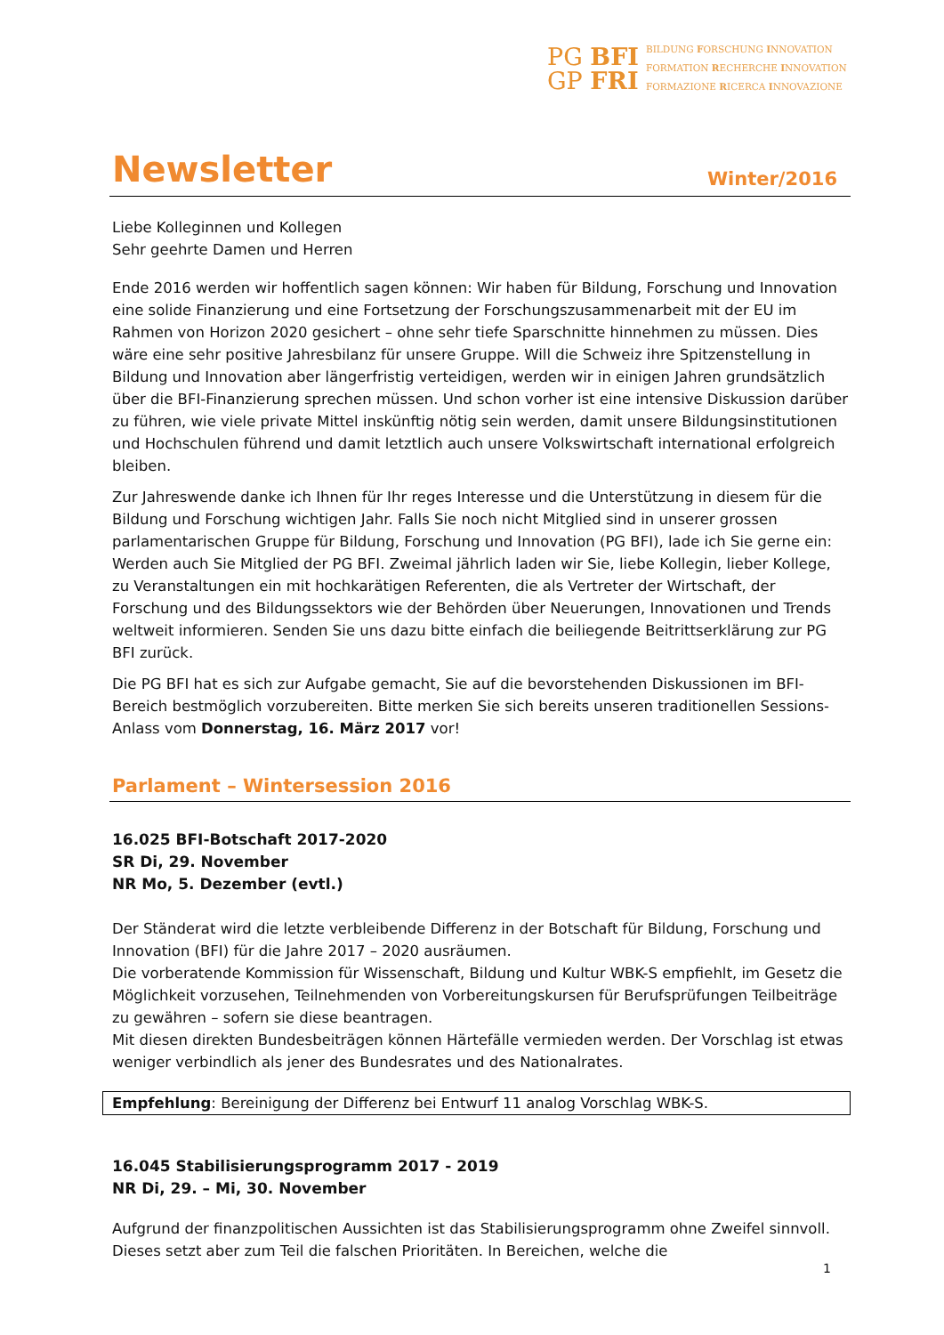PG BFI
GP FRI
BILDUNG FORSCHUNG INNOVATION
FORMATION RECHERCHE INNOVATION
FORMAZIONE RICERCA INNOVAZIONE
Newsletter
Winter/2016
Liebe Kolleginnen und Kollegen
Sehr geehrte Damen und Herren
Ende 2016 werden wir hoffentlich sagen können: Wir haben für Bildung, Forschung und Innovation eine solide Finanzierung und eine Fortsetzung der Forschungszusammenarbeit mit der EU im Rahmen von Horizon 2020 gesichert – ohne sehr tiefe Sparschnitte hinnehmen zu müssen. Dies wäre eine sehr positive Jahresbilanz für unsere Gruppe. Will die Schweiz ihre Spitzenstellung in Bildung und Innovation aber längerfristig verteidigen, werden wir in einigen Jahren grundsätzlich über die BFI-Finanzierung sprechen müssen. Und schon vorher ist eine intensive Diskussion darüber zu führen, wie viele private Mittel inskünftig nötig sein werden, damit unsere Bildungsinstitutionen und Hochschulen führend und damit letztlich auch unsere Volkswirtschaft international erfolgreich bleiben.
Zur Jahreswende danke ich Ihnen für Ihr reges Interesse und die Unterstützung in diesem für die Bildung und Forschung wichtigen Jahr. Falls Sie noch nicht Mitglied sind in unserer grossen parlamentarischen Gruppe für Bildung, Forschung und Innovation (PG BFI), lade ich Sie gerne ein: Werden auch Sie Mitglied der PG BFI. Zweimal jährlich laden wir Sie, liebe Kollegin, lieber Kollege, zu Veranstaltungen ein mit hochkarätigen Referenten, die als Vertreter der Wirtschaft, der Forschung und des Bildungssektors wie der Behörden über Neuerungen, Innovationen und Trends weltweit informieren. Senden Sie uns dazu bitte einfach die beiliegende Beitrittserklärung zur PG BFI zurück.
Die PG BFI hat es sich zur Aufgabe gemacht, Sie auf die bevorstehenden Diskussionen im BFI-Bereich bestmöglich vorzubereiten. Bitte merken Sie sich bereits unseren traditionellen Sessions-Anlass vom Donnerstag, 16. März 2017 vor!
Parlament – Wintersession 2016
16.025 BFI-Botschaft 2017-2020
SR Di, 29. November
NR Mo, 5. Dezember (evtl.)
Der Ständerat wird die letzte verbleibende Differenz in der Botschaft für Bildung, Forschung und Innovation (BFI) für die Jahre 2017 – 2020 ausräumen.
Die vorberatende Kommission für Wissenschaft, Bildung und Kultur WBK-S empfiehlt, im Gesetz die Möglichkeit vorzusehen, Teilnehmenden von Vorbereitungskursen für Berufsprüfungen Teilbeiträge zu gewähren – sofern sie diese beantragen.
Mit diesen direkten Bundesbeiträgen können Härtefälle vermieden werden. Der Vorschlag ist etwas weniger verbindlich als jener des Bundesrates und des Nationalrates.
Empfehlung: Bereinigung der Differenz bei Entwurf 11 analog Vorschlag WBK-S.
16.045 Stabilisierungsprogramm 2017 - 2019
NR Di, 29. – Mi, 30. November
Aufgrund der finanzpolitischen Aussichten ist das Stabilisierungsprogramm ohne Zweifel sinnvoll. Dieses setzt aber zum Teil die falschen Prioritäten. In Bereichen, welche die
1